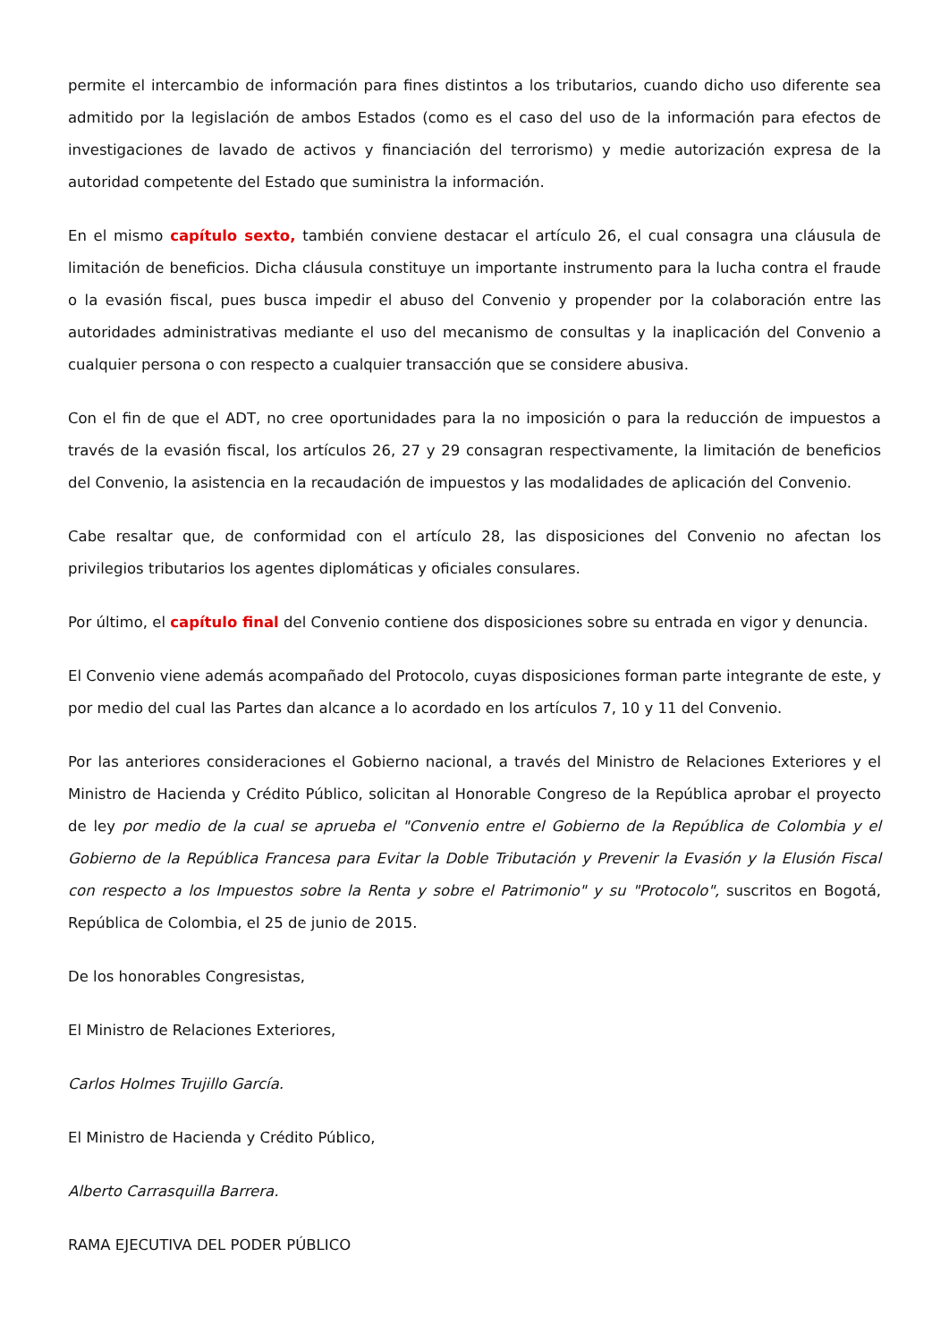permite el intercambio de información para fines distintos a los tributarios, cuando dicho uso diferente sea admitido por la legislación de ambos Estados (como es el caso del uso de la información para efectos de investigaciones de lavado de activos y financiación del terrorismo) y medie autorización expresa de la autoridad competente del Estado que suministra la información.
En el mismo capítulo sexto, también conviene destacar el artículo 26, el cual consagra una cláusula de limitación de beneficios. Dicha cláusula constituye un importante instrumento para la lucha contra el fraude o la evasión fiscal, pues busca impedir el abuso del Convenio y propender por la colaboración entre las autoridades administrativas mediante el uso del mecanismo de consultas y la inaplicación del Convenio a cualquier persona o con respecto a cualquier transacción que se considere abusiva.
Con el fin de que el ADT, no cree oportunidades para la no imposición o para la reducción de impuestos a través de la evasión fiscal, los artículos 26, 27 y 29 consagran respectivamente, la limitación de beneficios del Convenio, la asistencia en la recaudación de impuestos y las modalidades de aplicación del Convenio.
Cabe resaltar que, de conformidad con el artículo 28, las disposiciones del Convenio no afectan los privilegios tributarios los agentes diplomáticas y oficiales consulares.
Por último, el capítulo final del Convenio contiene dos disposiciones sobre su entrada en vigor y denuncia.
El Convenio viene además acompañado del Protocolo, cuyas disposiciones forman parte integrante de este, y por medio del cual las Partes dan alcance a lo acordado en los artículos 7, 10 y 11 del Convenio.
Por las anteriores consideraciones el Gobierno nacional, a través del Ministro de Relaciones Exteriores y el Ministro de Hacienda y Crédito Público, solicitan al Honorable Congreso de la República aprobar el proyecto de ley por medio de la cual se aprueba el "Convenio entre el Gobierno de la República de Colombia y el Gobierno de la República Francesa para Evitar la Doble Tributación y Prevenir la Evasión y la Elusión Fiscal con respecto a los Impuestos sobre la Renta y sobre el Patrimonio" y su "Protocolo", suscritos en Bogotá, República de Colombia, el 25 de junio de 2015.
De los honorables Congresistas,
El Ministro de Relaciones Exteriores,
Carlos Holmes Trujillo García.
El Ministro de Hacienda y Crédito Público,
Alberto Carrasquilla Barrera.
RAMA EJECUTIVA DEL PODER PÚBLICO